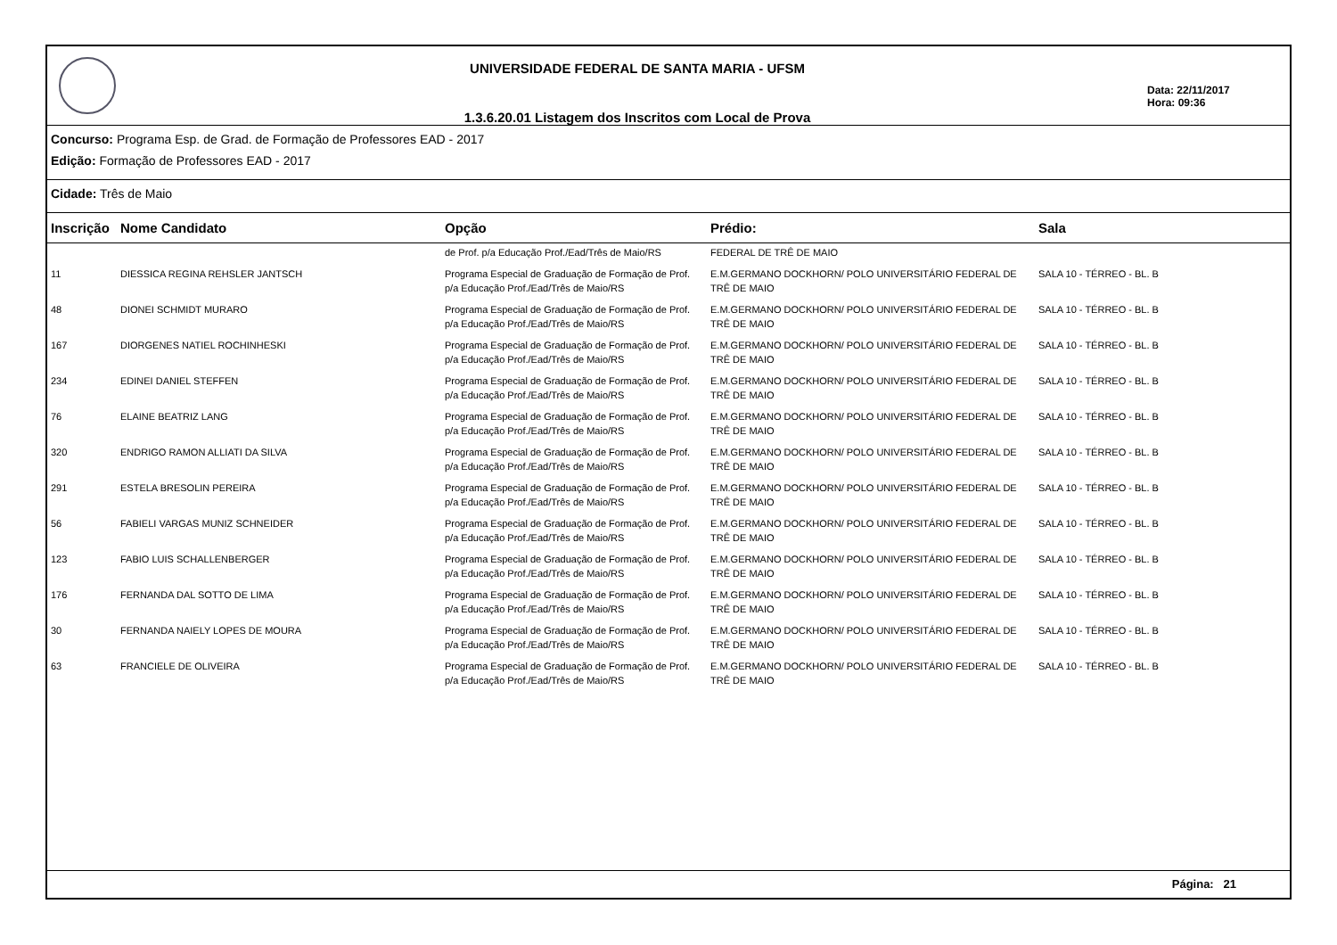UNIVERSIDADE FEDERAL DE SANTA MARIA - UFSM
1.3.6.20.01 Listagem dos Inscritos com Local de Prova
Data: 22/11/2017
Hora: 09:36
Concurso: Programa Esp. de Grad. de Formação de Professores EAD - 2017
Edição: Formação de Professores EAD - 2017
Cidade: Três de Maio
| Inscrição | Nome Candidato | Opção | Prédio: | Sala |
| --- | --- | --- | --- | --- |
| | | de Prof. p/a Educação Prof./Ead/Três de Maio/RS | FEDERAL DE TRÊ DE MAIO | |
| 11 | DIESSICA REGINA REHSLER JANTSCH | Programa Especial de Graduação de Formação de Prof. p/a Educação Prof./Ead/Três de Maio/RS | E.M.GERMANO DOCKHORN/ POLO UNIVERSITÁRIO FEDERAL DE TRÊ DE MAIO | SALA 10 - TÉRREO - BL. B |
| 48 | DIONEI SCHMIDT MURARO | Programa Especial de Graduação de Formação de Prof. p/a Educação Prof./Ead/Três de Maio/RS | E.M.GERMANO DOCKHORN/ POLO UNIVERSITÁRIO FEDERAL DE TRÊ DE MAIO | SALA 10 - TÉRREO - BL. B |
| 167 | DIORGENES NATIEL ROCHINHESKI | Programa Especial de Graduação de Formação de Prof. p/a Educação Prof./Ead/Três de Maio/RS | E.M.GERMANO DOCKHORN/ POLO UNIVERSITÁRIO FEDERAL DE TRÊ DE MAIO | SALA 10 - TÉRREO - BL. B |
| 234 | EDINEI DANIEL STEFFEN | Programa Especial de Graduação de Formação de Prof. p/a Educação Prof./Ead/Três de Maio/RS | E.M.GERMANO DOCKHORN/ POLO UNIVERSITÁRIO FEDERAL DE TRÊ DE MAIO | SALA 10 - TÉRREO - BL. B |
| 76 | ELAINE BEATRIZ LANG | Programa Especial de Graduação de Formação de Prof. p/a Educação Prof./Ead/Três de Maio/RS | E.M.GERMANO DOCKHORN/ POLO UNIVERSITÁRIO FEDERAL DE TRÊ DE MAIO | SALA 10 - TÉRREO - BL. B |
| 320 | ENDRIGO RAMON ALLIATI DA SILVA | Programa Especial de Graduação de Formação de Prof. p/a Educação Prof./Ead/Três de Maio/RS | E.M.GERMANO DOCKHORN/ POLO UNIVERSITÁRIO FEDERAL DE TRÊ DE MAIO | SALA 10 - TÉRREO - BL. B |
| 291 | ESTELA BRESOLIN PEREIRA | Programa Especial de Graduação de Formação de Prof. p/a Educação Prof./Ead/Três de Maio/RS | E.M.GERMANO DOCKHORN/ POLO UNIVERSITÁRIO FEDERAL DE TRÊ DE MAIO | SALA 10 - TÉRREO - BL. B |
| 56 | FABIELI VARGAS MUNIZ SCHNEIDER | Programa Especial de Graduação de Formação de Prof. p/a Educação Prof./Ead/Três de Maio/RS | E.M.GERMANO DOCKHORN/ POLO UNIVERSITÁRIO FEDERAL DE TRÊ DE MAIO | SALA 10 - TÉRREO - BL. B |
| 123 | FABIO LUIS SCHALLENBERGER | Programa Especial de Graduação de Formação de Prof. p/a Educação Prof./Ead/Três de Maio/RS | E.M.GERMANO DOCKHORN/ POLO UNIVERSITÁRIO FEDERAL DE TRÊ DE MAIO | SALA 10 - TÉRREO - BL. B |
| 176 | FERNANDA DAL SOTTO DE LIMA | Programa Especial de Graduação de Formação de Prof. p/a Educação Prof./Ead/Três de Maio/RS | E.M.GERMANO DOCKHORN/ POLO UNIVERSITÁRIO FEDERAL DE TRÊ DE MAIO | SALA 10 - TÉRREO - BL. B |
| 30 | FERNANDA NAIELY LOPES DE MOURA | Programa Especial de Graduação de Formação de Prof. p/a Educação Prof./Ead/Três de Maio/RS | E.M.GERMANO DOCKHORN/ POLO UNIVERSITÁRIO FEDERAL DE TRÊ DE MAIO | SALA 10 - TÉRREO - BL. B |
| 63 | FRANCIELE DE OLIVEIRA | Programa Especial de Graduação de Formação de Prof. p/a Educação Prof./Ead/Três de Maio/RS | E.M.GERMANO DOCKHORN/ POLO UNIVERSITÁRIO FEDERAL DE TRÊ DE MAIO | SALA 10 - TÉRREO - BL. B |
Página: 21